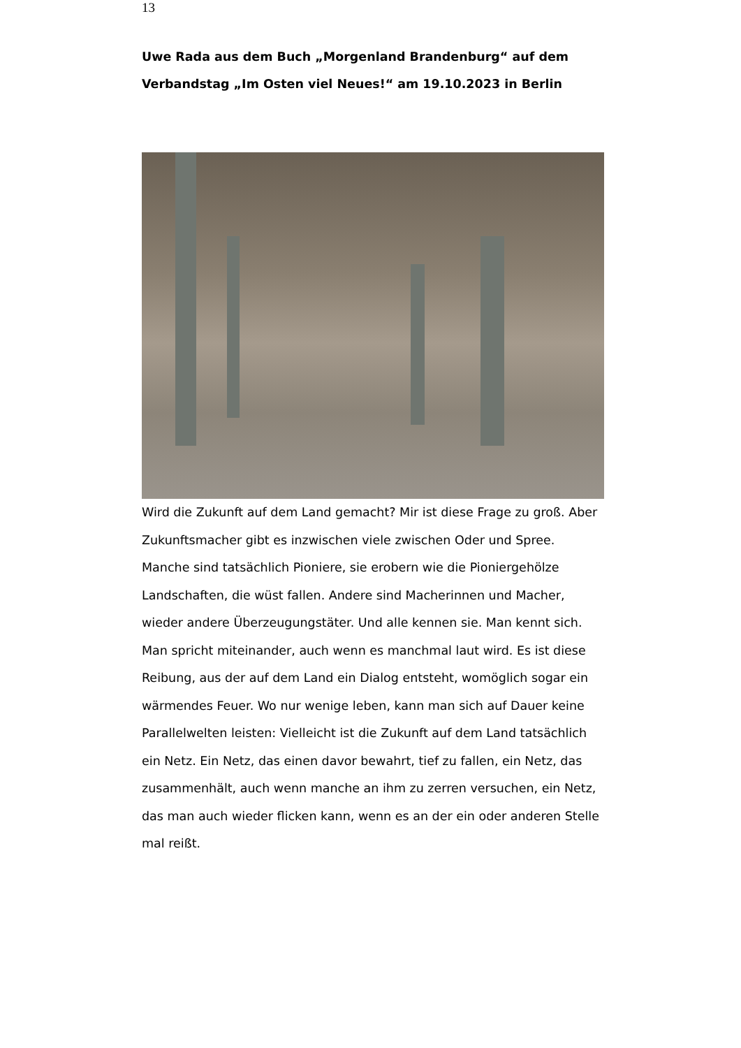13
Uwe Rada aus dem Buch „Morgenland Brandenburg“ auf dem Verbandstag „Im Osten viel Neues!“ am 19.10.2023 in Berlin
Wird die Zukunft auf dem Land gemacht? Mir ist diese Frage zu groß. Aber Zukunftsmacher gibt es inzwischen viele zwischen Oder und Spree. Manche sind tatsächlich Pioniere, sie erobern wie die Pioniergehölze Landschaften, die wüst fallen. Andere sind Macherinnen und Macher, wieder andere Überzeugungstäter. Und alle kennen sie. Man kennt sich. Man spricht miteinander, auch wenn es manchmal laut wird. Es ist diese Reibung, aus der auf dem Land ein Dialog entsteht, womöglich sogar ein wärmendes Feuer. Wo nur wenige leben, kann man sich auf Dauer keine Parallelwelten leisten: Vielleicht ist die Zukunft auf dem Land tatsächlich ein Netz. Ein Netz, das einen davor bewahrt, tief zu fallen, ein Netz, das zusammenhält, auch wenn manche an ihm zu zerren versuchen, ein Netz, das man auch wieder flicken kann, wenn es an der ein oder anderen Stelle mal reißt.